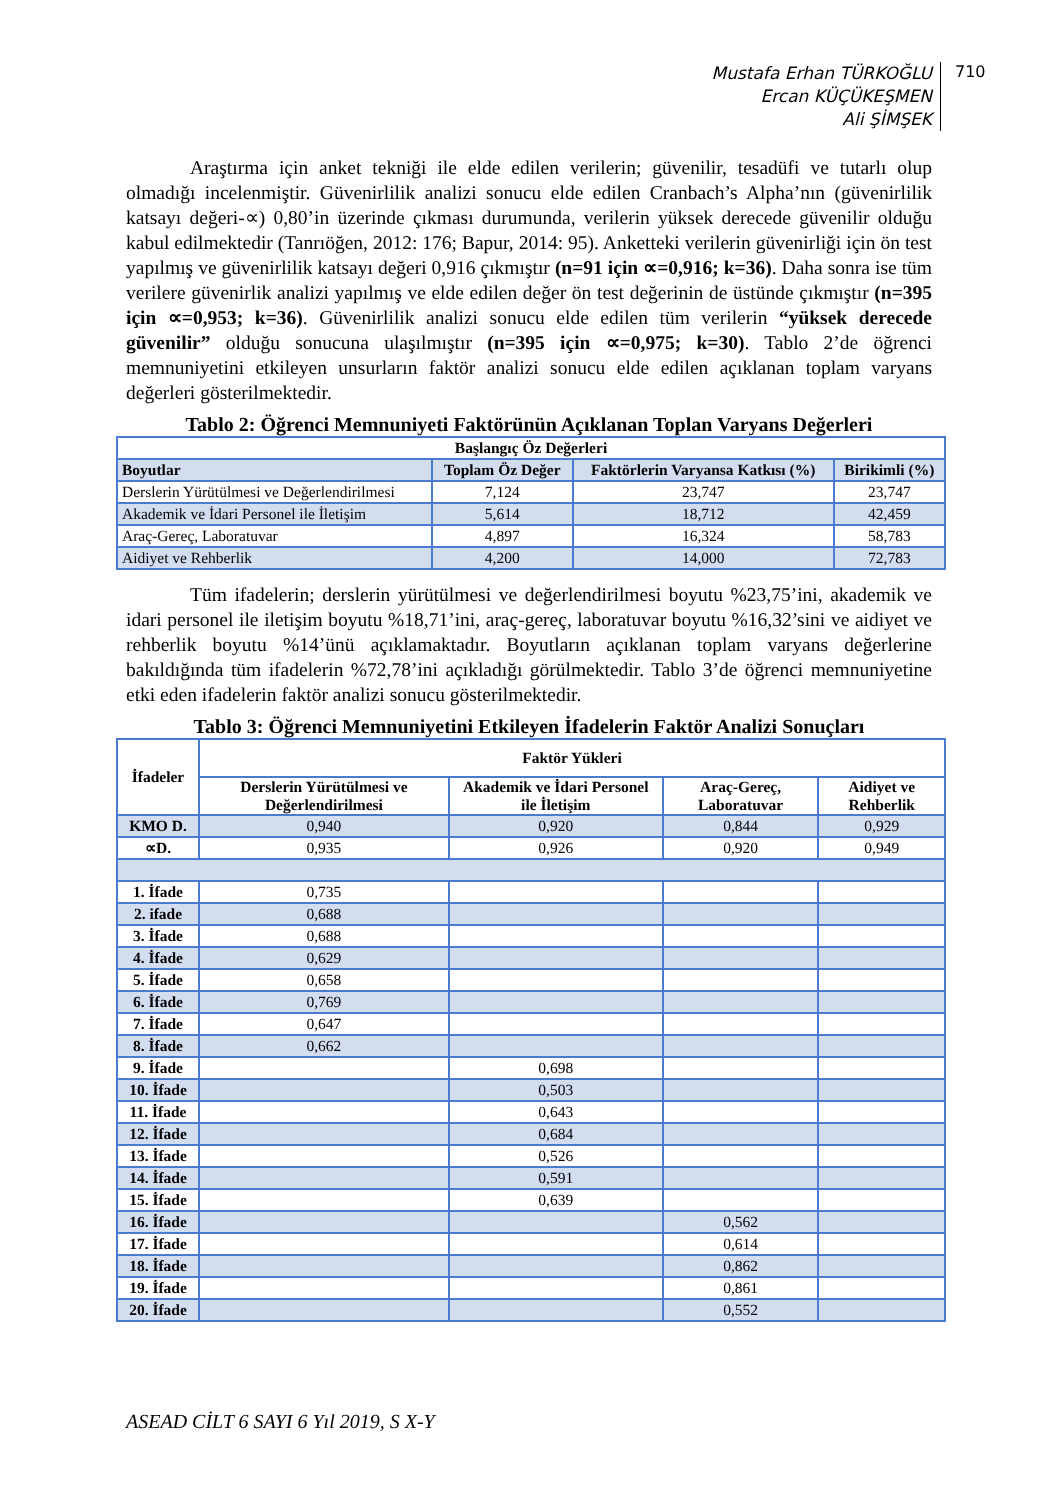Mustafa Erhan TÜRKOĞLU
Ercan KÜÇÜKEŞMEN
Ali ŞİMŞEK
710
Araştırma için anket tekniği ile elde edilen verilerin; güvenilir, tesadüfi ve tutarlı olup olmadığı incelenmiştir. Güvenirlilik analizi sonucu elde edilen Cranbach’s Alpha’nın (güvenirlilik katsayı değeri-∝) 0,80’in üzerinde çıkması durumunda, verilerin yüksek derecede güvenilir olduğu kabul edilmektedir (Tanrıöğen, 2012: 176; Bapur, 2014: 95). Anketteki verilerin güvenirliği için ön test yapılmış ve güvenirlilik katsayı değeri 0,916 çıkmıştır (n=91 için ∝=0,916; k=36). Daha sonra ise tüm verilere güvenirlik analizi yapılmış ve elde edilen değer ön test değerinin de üstünde çıkmıştır (n=395 için ∝=0,953; k=36). Güvenirlilik analizi sonucu elde edilen tüm verilerin “yüksek derecede güvenilir” olduğu sonucuna ulaşılmıştır (n=395 için ∝=0,975; k=30). Tablo 2’de öğrenci memnuniyetini etkileyen unsurların faktör analizi sonucu elde edilen açıklanan toplam varyans değerleri gösterilmektedir.
Tablo 2: Öğrenci Memnuniyeti Faktörünün Açıklanan Toplan Varyans Değerleri
| Başlangıç Öz Değerleri | | | |
| --- | --- | --- | --- |
| Boyutlar | Toplam Öz Değer | Faktörlerin Varyansa Katkısı (%) | Birikimli (%) |
| Derslerin Yürütülmesi ve Değerlendirilmesi | 7,124 | 23,747 | 23,747 |
| Akademik ve İdari Personel ile İletişim | 5,614 | 18,712 | 42,459 |
| Araç-Gereç, Laboratuvar | 4,897 | 16,324 | 58,783 |
| Aidiyet ve Rehberlik | 4,200 | 14,000 | 72,783 |
Tüm ifadelerin; derslerin yürütülmesi ve değerlendirilmesi boyutu %23,75’ini, akademik ve idari personel ile iletişim boyutu %18,71’ini, araç-gereç, laboratuvar boyutu %16,32’sini ve aidiyet ve rehberlik boyutu %14’ünü açıklamaktadır. Boyutların açıklanan toplam varyans değerlerine bakıldığında tüm ifadelerin %72,78’ini açıkladığı görülmektedir. Tablo 3’de öğrenci memnuniyetine etki eden ifadelerin faktör analizi sonucu gösterilmektedir.
Tablo 3: Öğrenci Memnuniyetini Etkileyen İfadelerin Faktör Analizi Sonuçları
| İfadeler | Faktör Yükleri | | | |
| --- | --- | --- | --- | --- |
| | Derslerin Yürütülmesi ve Değerlendirilmesi | Akademik ve İdari Personel ile İletişim | Araç-Gereç, Laboratuvar | Aidiyet ve Rehberlik |
| KMO D. | 0,940 | 0,920 | 0,844 | 0,929 |
| ∝D. | 0,935 | 0,926 | 0,920 | 0,949 |
| 1. İfade | 0,735 | | | |
| 2. ifade | 0,688 | | | |
| 3. İfade | 0,688 | | | |
| 4. İfade | 0,629 | | | |
| 5. İfade | 0,658 | | | |
| 6. İfade | 0,769 | | | |
| 7. İfade | 0,647 | | | |
| 8. İfade | 0,662 | | | |
| 9. İfade | | 0,698 | | |
| 10. İfade | | 0,503 | | |
| 11. İfade | | 0,643 | | |
| 12. İfade | | 0,684 | | |
| 13. İfade | | 0,526 | | |
| 14. İfade | | 0,591 | | |
| 15. İfade | | 0,639 | | |
| 16. İfade | | | 0,562 | |
| 17. İfade | | | 0,614 | |
| 18. İfade | | | 0,862 | |
| 19. İfade | | | 0,861 | |
| 20. İfade | | | 0,552 | |
ASEAD CİLT 6 SAYI 6 Yıl 2019, S X-Y